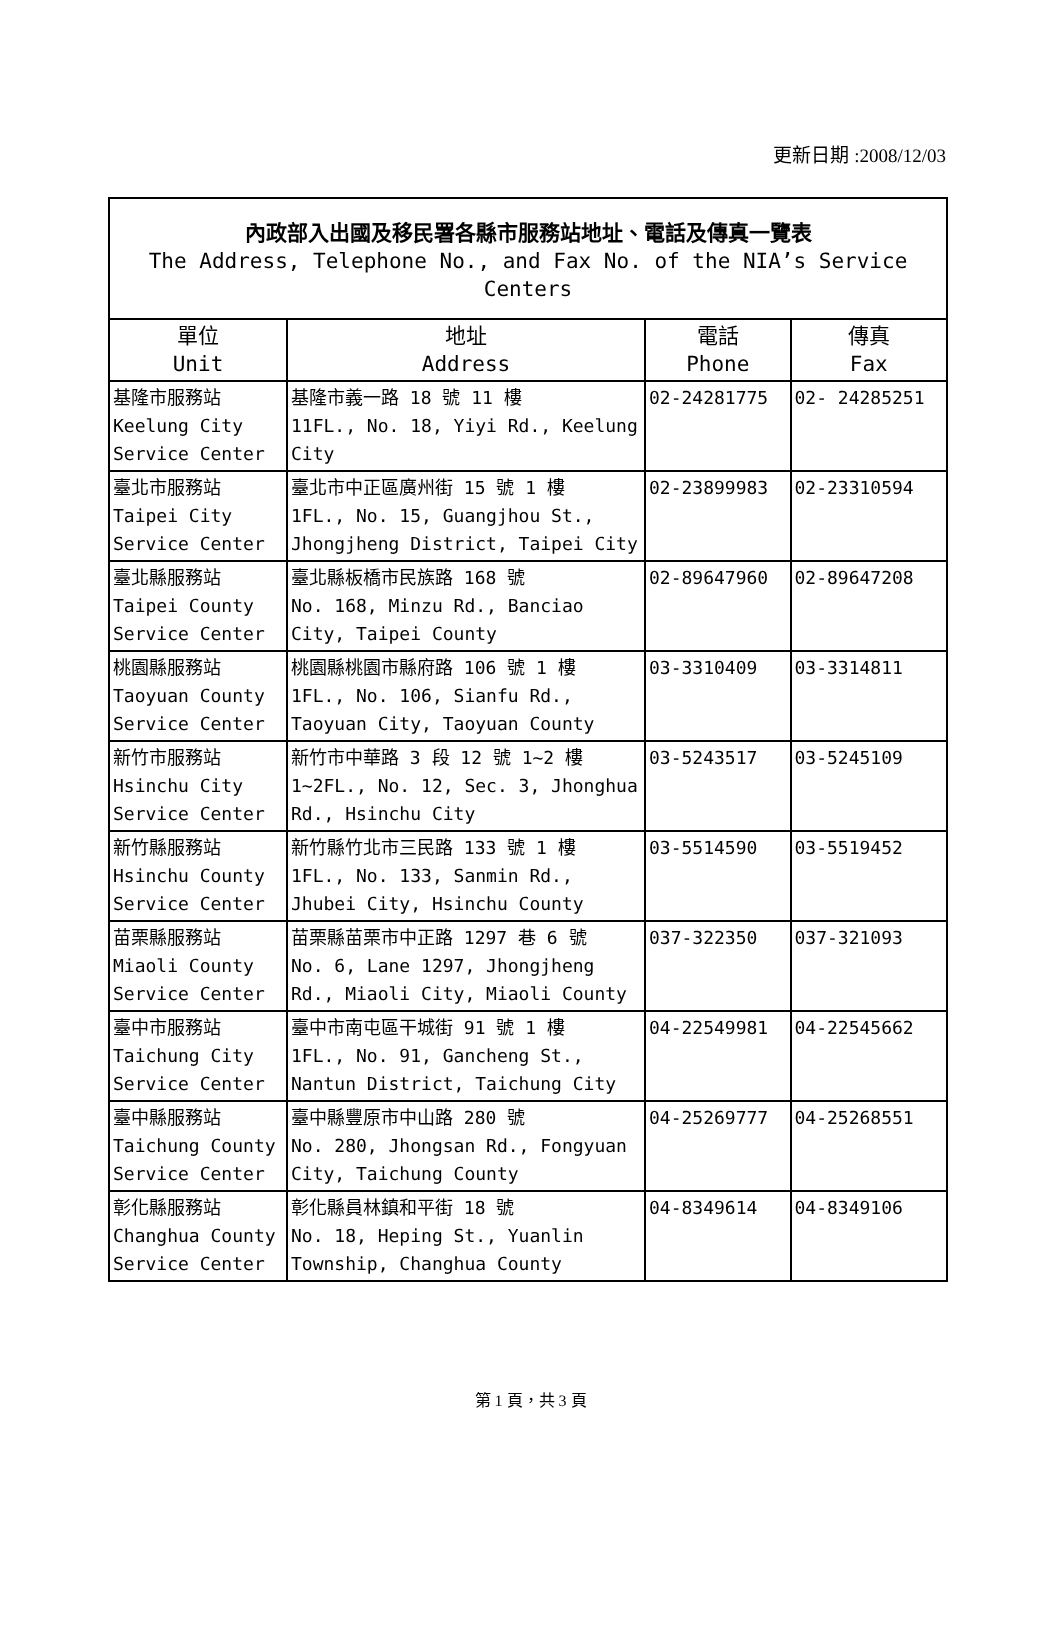更新日期 :2008/12/03
| 內政部入出國及移民署各縣市服務站地址、電話及傳真一覽表 The Address, Telephone No., and Fax No. of the NIA’s Service Centers | | | |
| 單位 Unit | 地址 Address | 電話 Phone | 傳真 Fax |
| 基隆市服務站 Keelung City Service Center | 基隆市義一路 18 號 11 樓 11FL., No. 18, Yiyi Rd., Keelung City | 02-24281775 | 02- 24285251 |
| 臺北市服務站 Taipei City Service Center | 臺北市中正區廣州街 15 號 1 樓 1FL., No. 15, Guangjhou St., Jhongjheng District, Taipei City | 02-23899983 | 02-23310594 |
| 臺北縣服務站 Taipei County Service Center | 臺北縣板橋市民族路 168 號 No. 168, Minzu Rd., Banciao City, Taipei County | 02-89647960 | 02-89647208 |
| 桃園縣服務站 Taoyuan County Service Center | 桃園縣桃園市縣府路 106 號 1 樓 1FL., No. 106, Sianfu Rd., Taoyuan City, Taoyuan County | 03-3310409 | 03-3314811 |
| 新竹市服務站 Hsinchu City Service Center | 新竹市中華路 3 段 12 號 1~2 樓 1~2FL., No. 12, Sec. 3, Jhonghua Rd., Hsinchu City | 03-5243517 | 03-5245109 |
| 新竹縣服務站 Hsinchu County Service Center | 新竹縣竹北市三民路 133 號 1 樓 1FL., No. 133, Sanmin Rd., Jhubei City, Hsinchu County | 03-5514590 | 03-5519452 |
| 苗栗縣服務站 Miaoli County Service Center | 苗栗縣苗栗市中正路 1297 巷 6 號 No. 6, Lane 1297, Jhongjheng Rd., Miaoli City, Miaoli County | 037-322350 | 037-321093 |
| 臺中市服務站 Taichung City Service Center | 臺中市南屯區干城街 91 號 1 樓 1FL., No. 91, Gancheng St., Nantun District, Taichung City | 04-22549981 | 04-22545662 |
| 臺中縣服務站 Taichung County Service Center | 臺中縣豐原市中山路 280 號 No. 280, Jhongsan Rd., Fongyuan City, Taichung County | 04-25269777 | 04-25268551 |
| 彰化縣服務站 Changhua County Service Center | 彰化縣員林鎮和平街 18 號 No. 18, Heping St., Yuanlin Township, Changhua County | 04-8349614 | 04-8349106 |
第 1 頁，共 3 頁